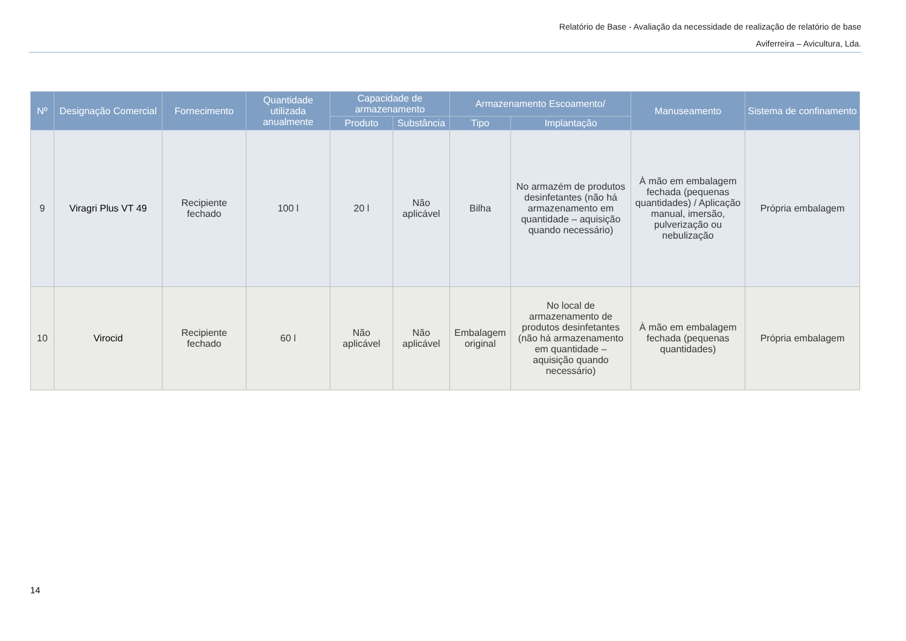Relatório de Base - Avaliação da necessidade de realização de relatório de base
Aviferreira – Avicultura, Lda.
| Nº | Designação Comercial | Fornecimento | Quantidade utilizada anualmente | Capacidade de armazenamento | | Armazenamento Escoamento/ | | Manuseamento | Sistema de confinamento |
| --- | --- | --- | --- | --- | --- | --- | --- | --- | --- |
| | | | | Produto | Substância | Tipo | Implantação | | |
| 9 | Viragri Plus VT 49 | Recipiente fechado | 100 l | 20 l | Não aplicável | Bilha | No armazém de produtos desinfetantes (não há armazenamento em quantidade – aquisição quando necessário) | À mão em embalagem fechada (pequenas quantidades) / Aplicação manual, imersão, pulverização ou nebulização | Própria embalagem |
| 10 | Virocid | Recipiente fechado | 60 l | Não aplicável | Não aplicável | Embalagem original | No local de armazenamento de produtos desinfetantes (não há armazenamento em quantidade – aquisição quando necessário) | À mão em embalagem fechada (pequenas quantidades) | Própria embalagem |
14